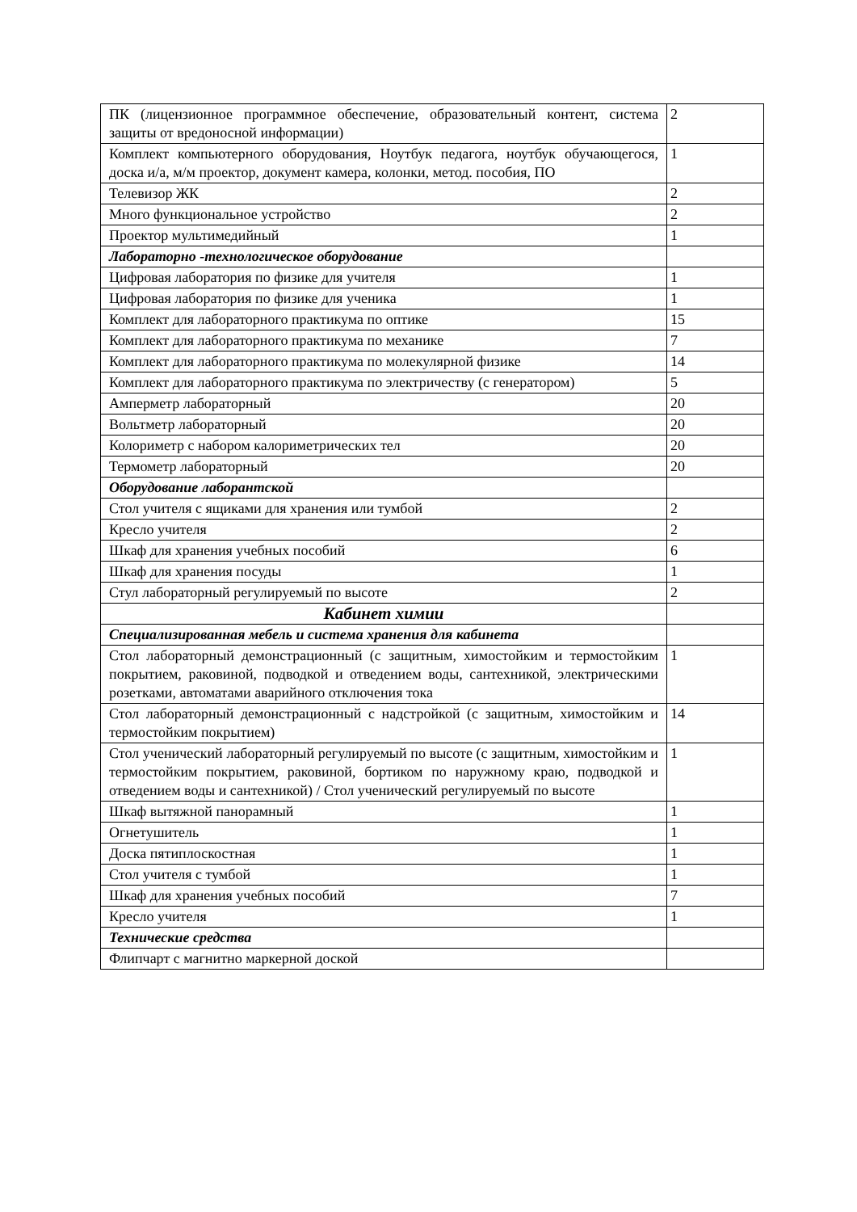| ПК (лицензионное программное обеспечение, образовательный контент, система защиты от вредоносной информации) | 2 |
| Комплект компьютерного оборудования, Ноутбук педагога, ноутбук обучающегося, доска и/а, м/м проектор, документ камера, колонки, метод. пособия, ПО | 1 |
| Телевизор ЖК | 2 |
| Много функциональное устройство | 2 |
| Проектор мультимедийный | 1 |
| Лабораторно -технологическое оборудование | |
| Цифровая лаборатория по физике для учителя | 1 |
| Цифровая лаборатория по физике для ученика | 1 |
| Комплект для лабораторного практикума по оптике | 15 |
| Комплект для лабораторного практикума по механике | 7 |
| Комплект для лабораторного практикума по молекулярной физике | 14 |
| Комплект для лабораторного практикума по электричеству (с генератором) | 5 |
| Амперметр лабораторный | 20 |
| Вольтметр лабораторный | 20 |
| Колориметр с набором калориметрических тел | 20 |
| Термометр лабораторный | 20 |
| Оборудование лаборантской | |
| Стол учителя с ящиками для хранения или тумбой | 2 |
| Кресло учителя | 2 |
| Шкаф для хранения учебных пособий | 6 |
| Шкаф для хранения посуды | 1 |
| Стул лабораторный регулируемый по высоте | 2 |
| Кабинет химии | |
| Специализированная мебель и система хранения для кабинета | |
| Стол лабораторный демонстрационный (с защитным, химостойким и термостойким покрытием, раковиной, подводкой и отведением воды, сантехникой, электрическими розетками, автоматами аварийного отключения тока | 1 |
| Стол лабораторный демонстрационный с надстройкой (с защитным, химостойким и термостойким покрытием) | 14 |
| Стол ученический лабораторный регулируемый по высоте (с защитным, химостойким и термостойким покрытием, раковиной, бортиком по наружному краю, подводкой и отведением воды и сантехникой) / Стол ученический регулируемый по высоте | 1 |
| Шкаф вытяжной панорамный | 1 |
| Огнетушитель | 1 |
| Доска пятиплоскостная | 1 |
| Стол учителя с тумбой | 1 |
| Шкаф для хранения учебных пособий | 7 |
| Кресло учителя | 1 |
| Технические средства | |
| Флипчарт с магнитно маркерной доской | |